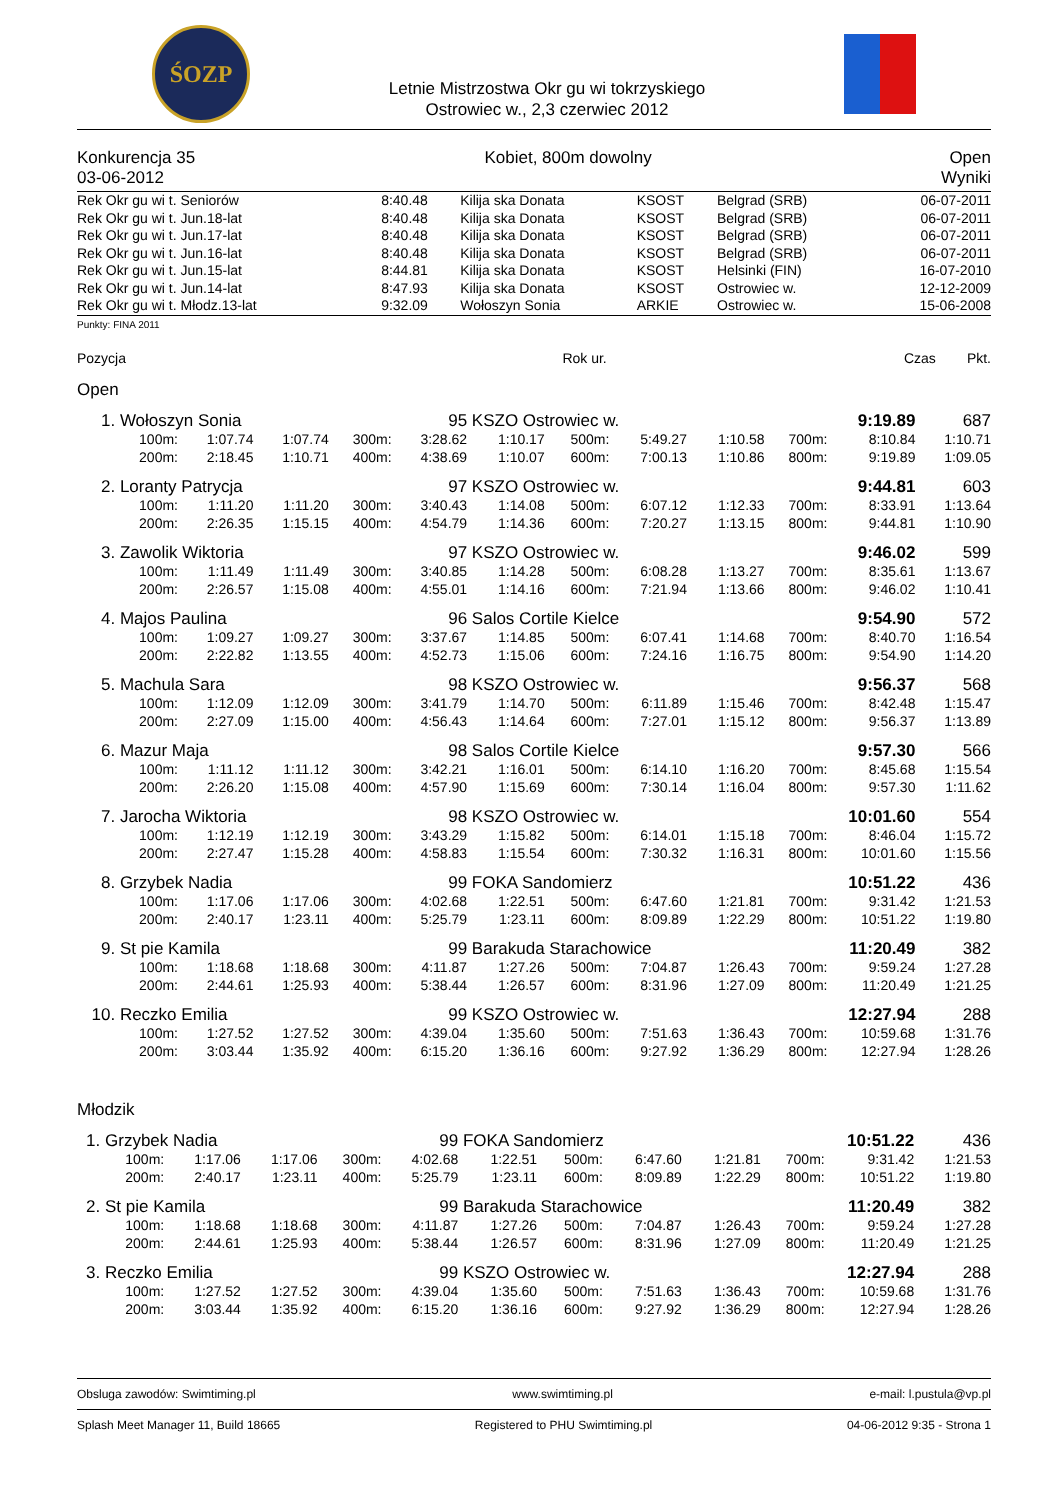ŚOZP
Letnie Mistrzostwa Okr gu wi tokrzyskiego
Ostrowiec w., 2,3 czerwiec 2012
Konkurencja 35
03-06-2012
Kobiet, 800m dowolny Open
Wyniki
| Rek Okr gu wi t. Seniorów | 8:40.48 | Kilija ska Donata | KSOST | Belgrad (SRB) | 06-07-2011 |
| Rek Okr gu wi t. Jun.18-lat | 8:40.48 | Kilija ska Donata | KSOST | Belgrad (SRB) | 06-07-2011 |
| Rek Okr gu wi t. Jun.17-lat | 8:40.48 | Kilija ska Donata | KSOST | Belgrad (SRB) | 06-07-2011 |
| Rek Okr gu wi t. Jun.16-lat | 8:40.48 | Kilija ska Donata | KSOST | Belgrad (SRB) | 06-07-2011 |
| Rek Okr gu wi t. Jun.15-lat | 8:44.81 | Kilija ska Donata | KSOST | Helsinki (FIN) | 16-07-2010 |
| Rek Okr gu wi t. Jun.14-lat | 8:47.93 | Kilija ska Donata | KSOST | Ostrowiec w. | 12-12-2009 |
| Rek Okr gu wi t. Młodz.13-lat | 9:32.09 | Wołoszyn Sonia | ARKIE | Ostrowiec w. | 15-06-2008 |
Punkty: FINA 2011
Pozycja Rok ur. Czas Pkt.
Open
| 1. | Wołoszyn Sonia | | | | 95 | KSZO Ostrowiec w. | | | | 9:19.89 | | 687 |
| | 100m: | 1:07.74 | 1:07.74 | 300m: | 3:28.62 | 1:10.17 | 500m: | 5:49.27 | 1:10.58 | 700m: | 8:10.84 | 1:10.71 |
| | 200m: | 2:18.45 | 1:10.71 | 400m: | 4:38.69 | 1:10.07 | 600m: | 7:00.13 | 1:10.86 | 800m: | 9:19.89 | 1:09.05 |
| 2. | Loranty Patrycja | | | | 97 | KSZO Ostrowiec w. | | | | 9:44.81 | | 603 |
| | 100m: | 1:11.20 | 1:11.20 | 300m: | 3:40.43 | 1:14.08 | 500m: | 6:07.12 | 1:12.33 | 700m: | 8:33.91 | 1:13.64 |
| | 200m: | 2:26.35 | 1:15.15 | 400m: | 4:54.79 | 1:14.36 | 600m: | 7:20.27 | 1:13.15 | 800m: | 9:44.81 | 1:10.90 |
| 3. | Zawolik Wiktoria | | | | 97 | KSZO Ostrowiec w. | | | | 9:46.02 | | 599 |
| | 100m: | 1:11.49 | 1:11.49 | 300m: | 3:40.85 | 1:14.28 | 500m: | 6:08.28 | 1:13.27 | 700m: | 8:35.61 | 1:13.67 |
| | 200m: | 2:26.57 | 1:15.08 | 400m: | 4:55.01 | 1:14.16 | 600m: | 7:21.94 | 1:13.66 | 800m: | 9:46.02 | 1:10.41 |
| 4. | Majos Paulina | | | | 96 | Salos Cortile Kielce | | | | 9:54.90 | | 572 |
| | 100m: | 1:09.27 | 1:09.27 | 300m: | 3:37.67 | 1:14.85 | 500m: | 6:07.41 | 1:14.68 | 700m: | 8:40.70 | 1:16.54 |
| | 200m: | 2:22.82 | 1:13.55 | 400m: | 4:52.73 | 1:15.06 | 600m: | 7:24.16 | 1:16.75 | 800m: | 9:54.90 | 1:14.20 |
| 5. | Machula Sara | | | | 98 | KSZO Ostrowiec w. | | | | 9:56.37 | | 568 |
| | 100m: | 1:12.09 | 1:12.09 | 300m: | 3:41.79 | 1:14.70 | 500m: | 6:11.89 | 1:15.46 | 700m: | 8:42.48 | 1:15.47 |
| | 200m: | 2:27.09 | 1:15.00 | 400m: | 4:56.43 | 1:14.64 | 600m: | 7:27.01 | 1:15.12 | 800m: | 9:56.37 | 1:13.89 |
| 6. | Mazur Maja | | | | 98 | Salos Cortile Kielce | | | | 9:57.30 | | 566 |
| | 100m: | 1:11.12 | 1:11.12 | 300m: | 3:42.21 | 1:16.01 | 500m: | 6:14.10 | 1:16.20 | 700m: | 8:45.68 | 1:15.54 |
| | 200m: | 2:26.20 | 1:15.08 | 400m: | 4:57.90 | 1:15.69 | 600m: | 7:30.14 | 1:16.04 | 800m: | 9:57.30 | 1:11.62 |
| 7. | Jarocha Wiktoria | | | | 98 | KSZO Ostrowiec w. | | | | 10:01.60 | | 554 |
| | 100m: | 1:12.19 | 1:12.19 | 300m: | 3:43.29 | 1:15.82 | 500m: | 6:14.01 | 1:15.18 | 700m: | 8:46.04 | 1:15.72 |
| | 200m: | 2:27.47 | 1:15.28 | 400m: | 4:58.83 | 1:15.54 | 600m: | 7:30.32 | 1:16.31 | 800m: | 10:01.60 | 1:15.56 |
| 8. | Grzybek Nadia | | | | 99 | FOKA Sandomierz | | | | 10:51.22 | | 436 |
| | 100m: | 1:17.06 | 1:17.06 | 300m: | 4:02.68 | 1:22.51 | 500m: | 6:47.60 | 1:21.81 | 700m: | 9:31.42 | 1:21.53 |
| | 200m: | 2:40.17 | 1:23.11 | 400m: | 5:25.79 | 1:23.11 | 600m: | 8:09.89 | 1:22.29 | 800m: | 10:51.22 | 1:19.80 |
| 9. | St pie Kamila | | | | 99 | Barakuda Starachowice | | | | 11:20.49 | | 382 |
| | 100m: | 1:18.68 | 1:18.68 | 300m: | 4:11.87 | 1:27.26 | 500m: | 7:04.87 | 1:26.43 | 700m: | 9:59.24 | 1:27.28 |
| | 200m: | 2:44.61 | 1:25.93 | 400m: | 5:38.44 | 1:26.57 | 600m: | 8:31.96 | 1:27.09 | 800m: | 11:20.49 | 1:21.25 |
| 10. | Reczko Emilia | | | | 99 | KSZO Ostrowiec w. | | | | 12:27.94 | | 288 |
| | 100m: | 1:27.52 | 1:27.52 | 300m: | 4:39.04 | 1:35.60 | 500m: | 7:51.63 | 1:36.43 | 700m: | 10:59.68 | 1:31.76 |
| | 200m: | 3:03.44 | 1:35.92 | 400m: | 6:15.20 | 1:36.16 | 600m: | 9:27.92 | 1:36.29 | 800m: | 12:27.94 | 1:28.26 |
Młodzik
| 1. | Grzybek Nadia | | | | 99 | FOKA Sandomierz | | | | 10:51.22 | | 436 |
| | 100m: | 1:17.06 | 1:17.06 | 300m: | 4:02.68 | 1:22.51 | 500m: | 6:47.60 | 1:21.81 | 700m: | 9:31.42 | 1:21.53 |
| | 200m: | 2:40.17 | 1:23.11 | 400m: | 5:25.79 | 1:23.11 | 600m: | 8:09.89 | 1:22.29 | 800m: | 10:51.22 | 1:19.80 |
| 2. | St pie Kamila | | | | 99 | Barakuda Starachowice | | | | 11:20.49 | | 382 |
| | 100m: | 1:18.68 | 1:18.68 | 300m: | 4:11.87 | 1:27.26 | 500m: | 7:04.87 | 1:26.43 | 700m: | 9:59.24 | 1:27.28 |
| | 200m: | 2:44.61 | 1:25.93 | 400m: | 5:38.44 | 1:26.57 | 600m: | 8:31.96 | 1:27.09 | 800m: | 11:20.49 | 1:21.25 |
| 3. | Reczko Emilia | | | | 99 | KSZO Ostrowiec w. | | | | 12:27.94 | | 288 |
| | 100m: | 1:27.52 | 1:27.52 | 300m: | 4:39.04 | 1:35.60 | 500m: | 7:51.63 | 1:36.43 | 700m: | 10:59.68 | 1:31.76 |
| | 200m: | 3:03.44 | 1:35.92 | 400m: | 6:15.20 | 1:36.16 | 600m: | 9:27.92 | 1:36.29 | 800m: | 12:27.94 | 1:28.26 |
Obsluga zawodów: Swimtiming.pl www.swimtiming.pl e-mail: l.pustula@vp.pl
Splash Meet Manager 11, Build 18665 Registered to PHU Swimtiming.pl 04-06-2012 9:35 - Strona 1